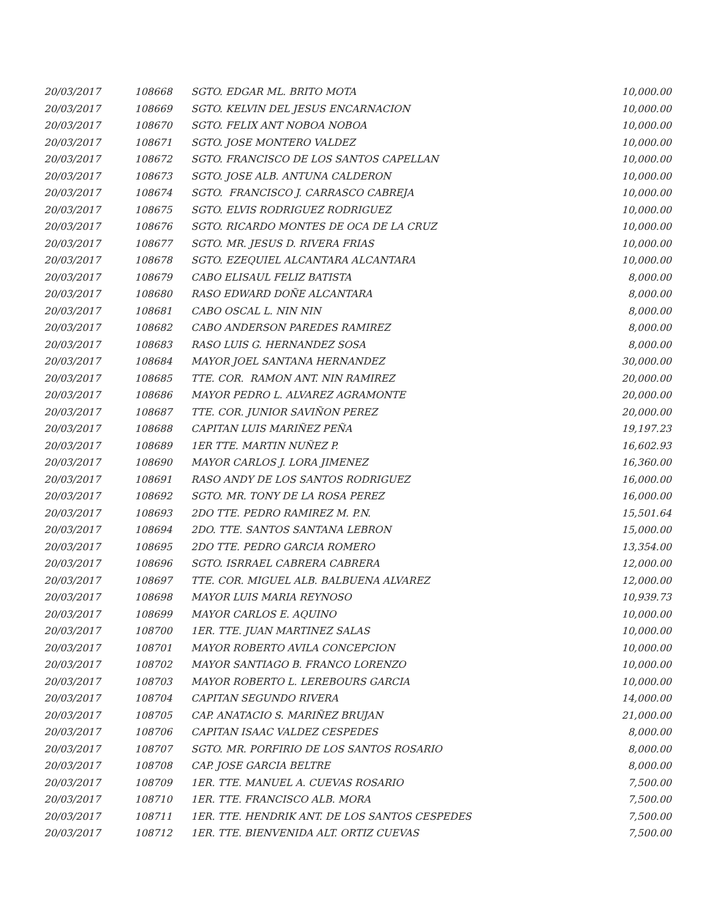| 20/03/2017 | 108668 | SGTO. EDGAR ML. BRITO MOTA | 10,000.00 |
| 20/03/2017 | 108669 | SGTO. KELVIN DEL JESUS ENCARNACION | 10,000.00 |
| 20/03/2017 | 108670 | SGTO. FELIX ANT NOBOA NOBOA | 10,000.00 |
| 20/03/2017 | 108671 | SGTO. JOSE MONTERO VALDEZ | 10,000.00 |
| 20/03/2017 | 108672 | SGTO. FRANCISCO DE LOS SANTOS CAPELLAN | 10,000.00 |
| 20/03/2017 | 108673 | SGTO. JOSE ALB. ANTUNA CALDERON | 10,000.00 |
| 20/03/2017 | 108674 | SGTO. FRANCISCO J. CARRASCO CABREJA | 10,000.00 |
| 20/03/2017 | 108675 | SGTO. ELVIS RODRIGUEZ RODRIGUEZ | 10,000.00 |
| 20/03/2017 | 108676 | SGTO. RICARDO MONTES DE OCA DE LA CRUZ | 10,000.00 |
| 20/03/2017 | 108677 | SGTO. MR. JESUS D. RIVERA FRIAS | 10,000.00 |
| 20/03/2017 | 108678 | SGTO. EZEQUIEL ALCANTARA ALCANTARA | 10,000.00 |
| 20/03/2017 | 108679 | CABO ELISAUL FELIZ BATISTA | 8,000.00 |
| 20/03/2017 | 108680 | RASO EDWARD DOÑE ALCANTARA | 8,000.00 |
| 20/03/2017 | 108681 | CABO OSCAL L. NIN NIN | 8,000.00 |
| 20/03/2017 | 108682 | CABO ANDERSON PAREDES RAMIREZ | 8,000.00 |
| 20/03/2017 | 108683 | RASO LUIS G. HERNANDEZ SOSA | 8,000.00 |
| 20/03/2017 | 108684 | MAYOR JOEL SANTANA HERNANDEZ | 30,000.00 |
| 20/03/2017 | 108685 | TTE. COR. RAMON ANT. NIN RAMIREZ | 20,000.00 |
| 20/03/2017 | 108686 | MAYOR PEDRO L. ALVAREZ AGRAMONTE | 20,000.00 |
| 20/03/2017 | 108687 | TTE. COR. JUNIOR SAVIÑON PEREZ | 20,000.00 |
| 20/03/2017 | 108688 | CAPITAN LUIS MARIÑEZ PEÑA | 19,197.23 |
| 20/03/2017 | 108689 | 1ER TTE. MARTIN NUÑEZ P. | 16,602.93 |
| 20/03/2017 | 108690 | MAYOR CARLOS J. LORA JIMENEZ | 16,360.00 |
| 20/03/2017 | 108691 | RASO ANDY DE LOS SANTOS RODRIGUEZ | 16,000.00 |
| 20/03/2017 | 108692 | SGTO. MR. TONY DE LA ROSA PEREZ | 16,000.00 |
| 20/03/2017 | 108693 | 2DO TTE. PEDRO RAMIREZ M. P.N. | 15,501.64 |
| 20/03/2017 | 108694 | 2DO. TTE. SANTOS SANTANA LEBRON | 15,000.00 |
| 20/03/2017 | 108695 | 2DO TTE. PEDRO GARCIA ROMERO | 13,354.00 |
| 20/03/2017 | 108696 | SGTO. ISRRAEL CABRERA CABRERA | 12,000.00 |
| 20/03/2017 | 108697 | TTE. COR. MIGUEL ALB. BALBUENA ALVAREZ | 12,000.00 |
| 20/03/2017 | 108698 | MAYOR LUIS MARIA REYNOSO | 10,939.73 |
| 20/03/2017 | 108699 | MAYOR CARLOS E. AQUINO | 10,000.00 |
| 20/03/2017 | 108700 | 1ER. TTE. JUAN MARTINEZ SALAS | 10,000.00 |
| 20/03/2017 | 108701 | MAYOR ROBERTO AVILA CONCEPCION | 10,000.00 |
| 20/03/2017 | 108702 | MAYOR SANTIAGO B. FRANCO LORENZO | 10,000.00 |
| 20/03/2017 | 108703 | MAYOR ROBERTO L. LEREBOURS GARCIA | 10,000.00 |
| 20/03/2017 | 108704 | CAPITAN SEGUNDO RIVERA | 14,000.00 |
| 20/03/2017 | 108705 | CAP. ANATACIO S. MARIÑEZ BRUJAN | 21,000.00 |
| 20/03/2017 | 108706 | CAPITAN ISAAC VALDEZ CESPEDES | 8,000.00 |
| 20/03/2017 | 108707 | SGTO. MR. PORFIRIO DE LOS SANTOS ROSARIO | 8,000.00 |
| 20/03/2017 | 108708 | CAP. JOSE GARCIA BELTRE | 8,000.00 |
| 20/03/2017 | 108709 | 1ER. TTE. MANUEL A. CUEVAS ROSARIO | 7,500.00 |
| 20/03/2017 | 108710 | 1ER. TTE. FRANCISCO ALB. MORA | 7,500.00 |
| 20/03/2017 | 108711 | 1ER. TTE. HENDRIK ANT. DE LOS SANTOS CESPEDES | 7,500.00 |
| 20/03/2017 | 108712 | 1ER. TTE. BIENVENIDA ALT. ORTIZ CUEVAS | 7,500.00 |